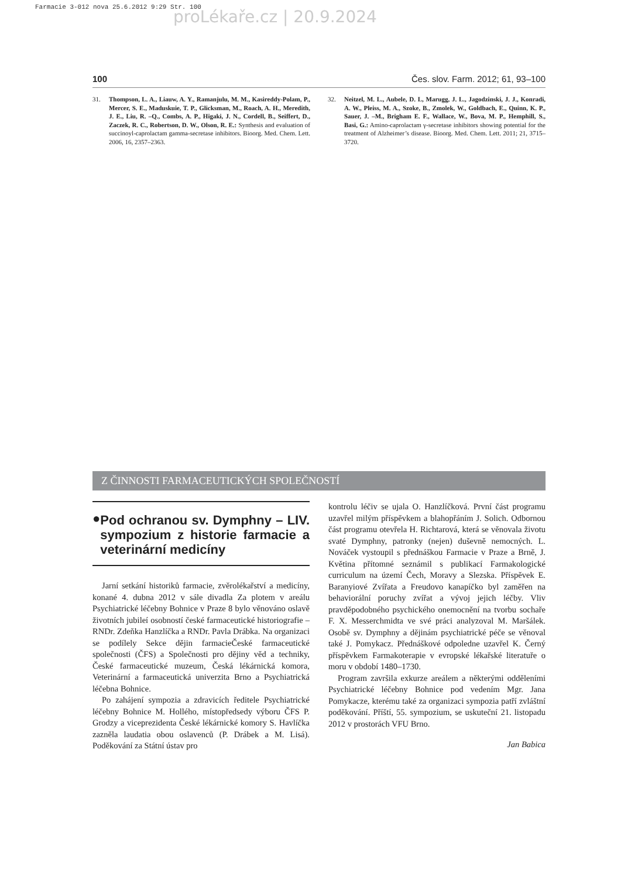Farmacie 3-012 nova 25.6.2012 9:29 Str. 100
proLékaře.cz | 20.9.2024
100 Čes. slov. Farm. 2012; 61, 93–100
31. Thompson, L. A., Liauw, A. Y., Ramanjulu, M. M., Kasireddy-Polam, P., Mercer, S. E., Maduskuie, T. P., Glicksman, M., Roach, A. H., Meredith, J. E., Liu, R. –Q., Combs, A. P., Higaki, J. N., Cordell, B., Seiffert, D., Zaczek, R. C., Robertson, D. W., Olson, R. E.: Synthesis and evaluation of succinoyl-caprolactam gamma-secretase inhibitors. Bioorg. Med. Chem. Lett. 2006, 16, 2357–2363.
32. Neitzel, M. L., Aubele, D. L, Marugg, J. L., Jagodzinski, J. J., Konradi, A. W., Pleiss, M. A., Szoke, B., Zmolek, W., Goldbach, E., Quinn, K. P., Sauer, J. –M., Brigham E. F., Wallace, W., Bova, M. P., Hemphill, S., Basi, G.: Amino-caprolactam γ-secretase inhibitors showing potential for the treatment of Alzheimer’s disease. Bioorg. Med. Chem. Lett. 2011; 21, 3715–3720.
Z ČINNOSTI FARMACEUTICKÝCH SPOLEČNOSTÍ
● Pod ochranou sv. Dymphny – LIV. sympozium z historie farmacie a veterinární medicíny
Jarní setkání historiků farmacie, zvěrolékařství a medicíny, konané 4. dubna 2012 v sále divadla Za plotem v areálu Psychiatrické léčebny Bohnice v Praze 8 bylo věnováno oslavě životních jubileí osobností české farmaceutické historiografie – RNDr. Zdeňka Hanzlíčka a RNDr. Pavla Drábka. Na organizaci se podílely Sekce dějin farmacieČeské farmaceutické společnosti (ČFS) a Společnosti pro dějiny věd a techniky, České farmaceutické muzeum, Česká lékárnická komora, Veterinární a farmaceutická univerzita Brno a Psychiatrická léčebna Bohnice.
Po zahájení sympozia a zdravicích ředitele Psychiatrické léčebny Bohnice M. Hollého, místopředsedy výboru ČFS P. Grodzy a viceprezidenta České lékárnické komory S. Havlíčka zazněla laudatia obou oslavenců (P. Drábek a M. Lisá). Poděkování za Státní ústav pro
kontrolu léčiv se ujala O. Hanzlíčková. První část programu uzavřel milým příspěvkem a blahopřáním J. Solich. Odbornou část programu otevřela H. Richtarová, která se věnovala životu svaté Dymphny, patronky (nejen) duševně nemocných. L. Nováček vystoupil s přednáškou Farmacie v Praze a Brně, J. Květina přítomné seznámil s publikací Farmakologické curriculum na území Čech, Moravy a Slezska. Příspěvek E. Baranyiové Zvířata a Freudovo kanapíčko byl zaměřen na behaviorální poruchy zvířat a vývoj jejich léčby. Vliv pravděpodobného psychického onemocnění na tvorbu sochaře F. X. Messerchmidta ve své práci analyzoval M. Maršálek. Osobě sv. Dymphny a dějinám psychiatrické péče se věnoval také J. Pomykacz. Přednáškové odpoledne uzavřel K. Černý příspěvkem Farmakoterapie v evropské lékařské literatuře o moru v období 1480–1730.
Program završila exkurze areálem a některými odděleními Psychiatrické léčebny Bohnice pod vedením Mgr. Jana Pomykacze, kterému také za organizaci sympozia patří zvláštní poděkování. Příští, 55. sympozium, se uskuteční 21. listopadu 2012 v prostorách VFU Brno.
Jan Babica